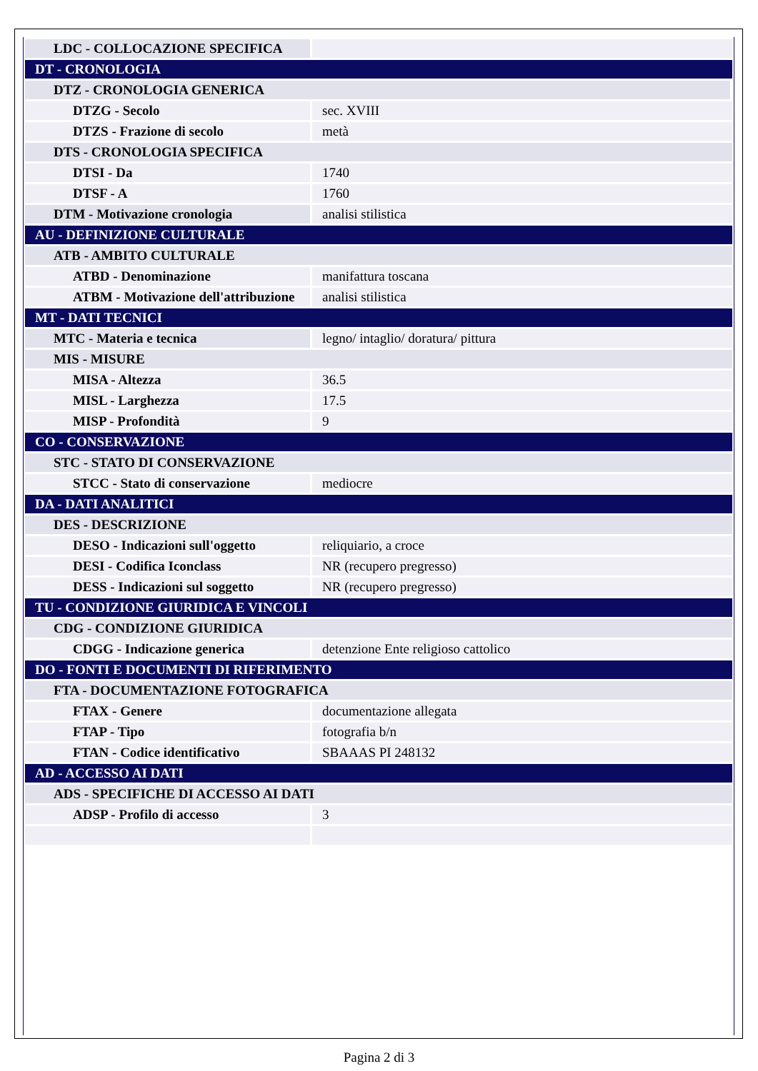| LDC - COLLOCAZIONE SPECIFICA | |
| DT - CRONOLOGIA | |
| DTZ - CRONOLOGIA GENERICA | |
| DTZG - Secolo | sec. XVIII |
| DTZS - Frazione di secolo | metà |
| DTS - CRONOLOGIA SPECIFICA | |
| DTSI - Da | 1740 |
| DTSF - A | 1760 |
| DTM - Motivazione cronologia | analisi stilistica |
| AU - DEFINIZIONE CULTURALE | |
| ATB - AMBITO CULTURALE | |
| ATBD - Denominazione | manifattura toscana |
| ATBM - Motivazione dell'attribuzione | analisi stilistica |
| MT - DATI TECNICI | |
| MTC - Materia e tecnica | legno/ intaglio/ doratura/ pittura |
| MIS - MISURE | |
| MISA - Altezza | 36.5 |
| MISL - Larghezza | 17.5 |
| MISP - Profondità | 9 |
| CO - CONSERVAZIONE | |
| STC - STATO DI CONSERVAZIONE | |
| STCC - Stato di conservazione | mediocre |
| DA - DATI ANALITICI | |
| DES - DESCRIZIONE | |
| DESO - Indicazioni sull'oggetto | reliquiario, a croce |
| DESI - Codifica Iconclass | NR (recupero pregresso) |
| DESS - Indicazioni sul soggetto | NR (recupero pregresso) |
| TU - CONDIZIONE GIURIDICA E VINCOLI | |
| CDG - CONDIZIONE GIURIDICA | |
| CDGG - Indicazione generica | detenzione Ente religioso cattolico |
| DO - FONTI E DOCUMENTI DI RIFERIMENTO | |
| FTA - DOCUMENTAZIONE FOTOGRAFICA | |
| FTAX - Genere | documentazione allegata |
| FTAP - Tipo | fotografia b/n |
| FTAN - Codice identificativo | SBAAAS PI 248132 |
| AD - ACCESSO AI DATI | |
| ADS - SPECIFICHE DI ACCESSO AI DATI | |
| ADSP - Profilo di accesso | 3 |
Pagina 2 di 3